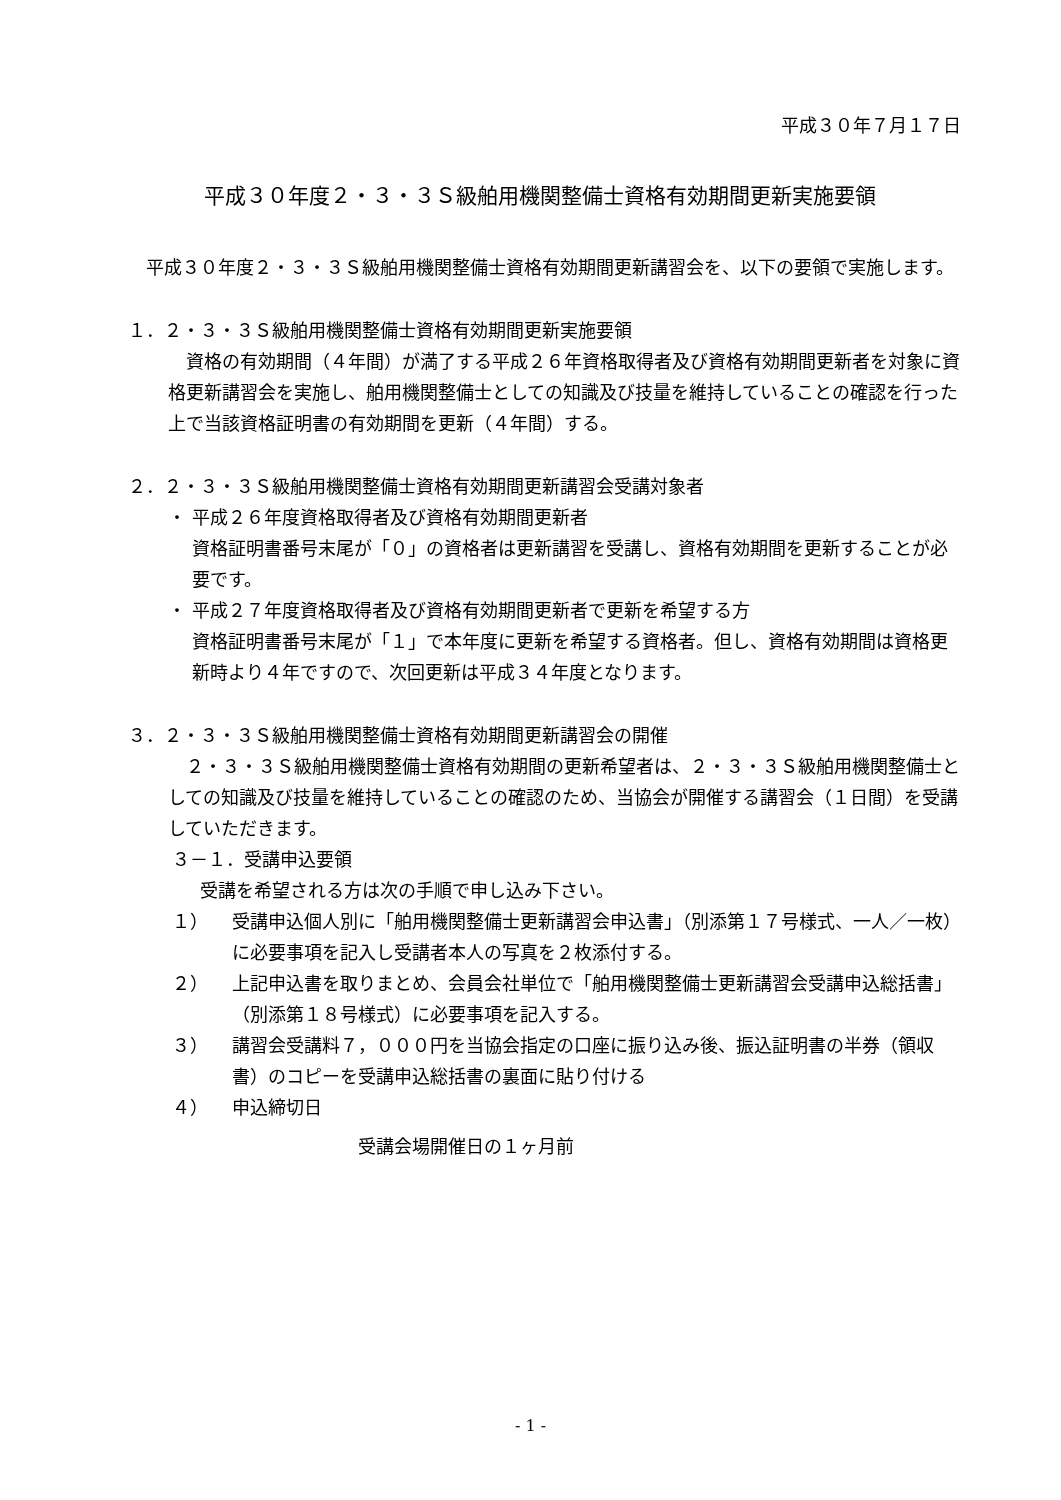平成３０年７月１７日
平成３０年度２・３・３Ｓ級舶用機関整備士資格有効期間更新実施要領
　平成３０年度２・３・３Ｓ級舶用機関整備士資格有効期間更新講習会を、以下の要領で実施します。
１．２・３・３Ｓ級舶用機関整備士資格有効期間更新実施要領
　資格の有効期間（４年間）が満了する平成２６年資格取得者及び資格有効期間更新者を対象に資格更新講習会を実施し、舶用機関整備士としての知識及び技量を維持していることの確認を行った上で当該資格証明書の有効期間を更新（４年間）する。
２．２・３・３Ｓ級舶用機関整備士資格有効期間更新講習会受講対象者
・ 平成２６年度資格取得者及び資格有効期間更新者
資格証明書番号末尾が「０」の資格者は更新講習を受講し、資格有効期間を更新することが必要です。
・ 平成２７年度資格取得者及び資格有効期間更新者で更新を希望する方
資格証明書番号末尾が「１」で本年度に更新を希望する資格者。但し、資格有効期間は資格更新時より４年ですので、次回更新は平成３４年度となります。
３．２・３・３Ｓ級舶用機関整備士資格有効期間更新講習会の開催
　２・３・３Ｓ級舶用機関整備士資格有効期間の更新希望者は、２・３・３Ｓ級舶用機関整備士としての知識及び技量を維持していることの確認のため、当協会が開催する講習会（１日間）を受講していただきます。
３－１．受講申込要領
受講を希望される方は次の手順で申し込み下さい。
１） 受講申込個人別に「舶用機関整備士更新講習会申込書」（別添第１７号様式、一人／一枚）に必要事項を記入し受講者本人の写真を２枚添付する。
２） 上記申込書を取りまとめ、会員会社単位で「舶用機関整備士更新講習会受講申込総括書」（別添第１８号様式）に必要事項を記入する。
３） 講習会受講料７，０００円を当協会指定の口座に振り込み後、振込証明書の半券（領収書）のコピーを受講申込総括書の裏面に貼り付ける
４） 申込締切日
受講会場開催日の１ヶ月前
- 1 -